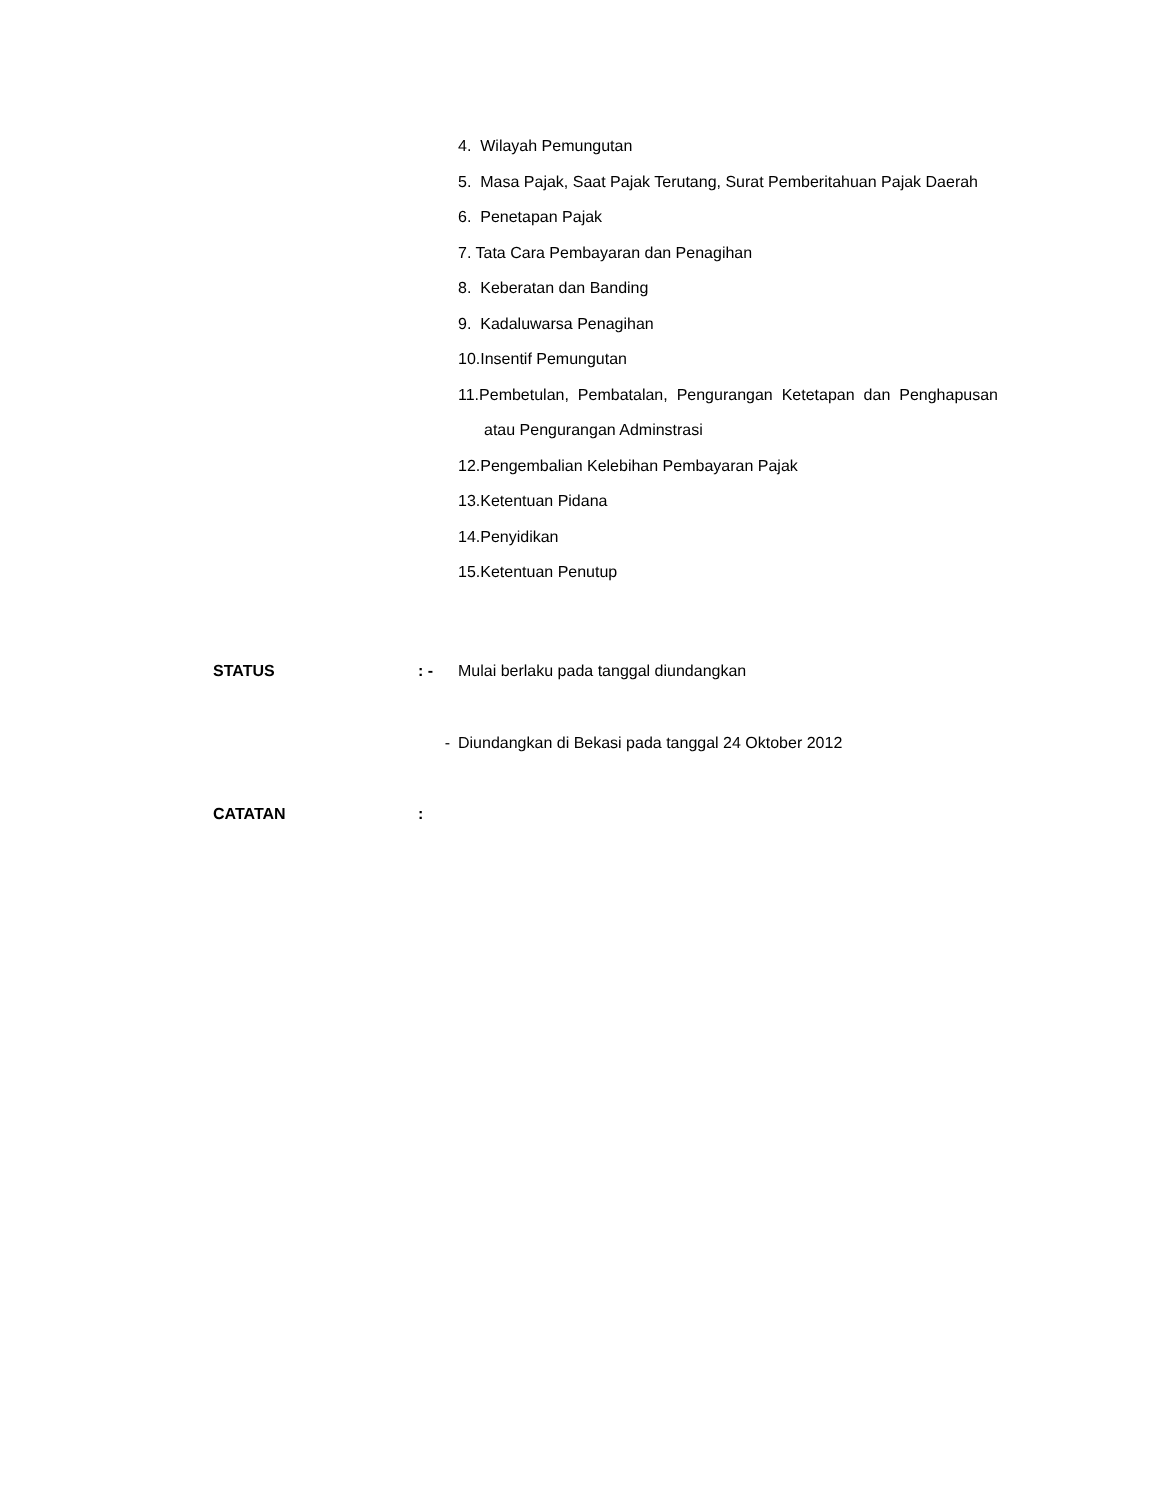4. Wilayah Pemungutan
5. Masa Pajak, Saat Pajak Terutang, Surat Pemberitahuan Pajak Daerah
6. Penetapan Pajak
7. Tata Cara Pembayaran dan Penagihan
8. Keberatan dan Banding
9. Kadaluwarsa Penagihan
10.Insentif Pemungutan
11.Pembetulan, Pembatalan, Pengurangan Ketetapan dan Penghapusan atau Pengurangan Adminstrasi
12.Pengembalian Kelebihan Pembayaran Pajak
13.Ketentuan Pidana
14.Penyidikan
15.Ketentuan Penutup
STATUS: - Mulai berlaku pada tanggal diundangkan
- Diundangkan di Bekasi pada tanggal 24 Oktober 2012
CATATAN: